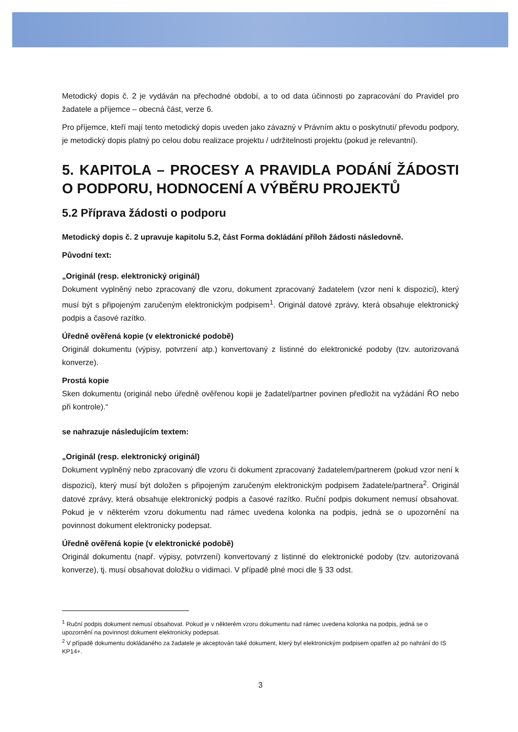Metodický dopis č. 2 je vydáván na přechodné období, a to od data účinnosti po zapracování do Pravidel pro žadatele a příjemce – obecná část, verze 6.
Pro příjemce, kteří mají tento metodický dopis uveden jako závazný v Právním aktu o poskytnutí/ převodu podpory, je metodický dopis platný po celou dobu realizace projektu / udržitelnosti projektu (pokud je relevantní).
5. KAPITOLA – PROCESY A PRAVIDLA PODÁNÍ ŽÁDOSTI O PODPORU, HODNOCENÍ A VÝBĚRU PROJEKTŮ
5.2 Příprava žádosti o podporu
Metodický dopis č. 2 upravuje kapitolu 5.2, část Forma dokládání příloh žádosti následovně.
Původní text:
„Originál (resp. elektronický originál)
Dokument vyplněný nebo zpracovaný dle vzoru, dokument zpracovaný žadatelem (vzor není k dispozici), který musí být s připojeným zaručeným elektronickým podpisem<sup>1</sup>. Originál datové zprávy, která obsahuje elektronický podpis a časové razítko.
Úředně ověřená kopie (v elektronické podobě)
Originál dokumentu (výpisy, potvrzení atp.) konvertovaný z listinné do elektronické podoby (tzv. autorizovaná konverze).
Prostá kopie
Sken dokumentu (originál nebo úředně ověřenou kopii je žadatel/partner povinen předložit na vyžádání ŘO nebo při kontrole).“
se nahrazuje následujícím textem:
„Originál (resp. elektronický originál)
Dokument vyplněný nebo zpracovaný dle vzoru či dokument zpracovaný žadatelem/partnerem (pokud vzor není k dispozici), který musí být doložen s připojeným zaručeným elektronickým podpisem žadatele/partnera<sup>2</sup>. Originál datové zprávy, která obsahuje elektronický podpis a časové razítko. Ruční podpis dokument nemusí obsahovat. Pokud je v některém vzoru dokumentu nad rámec uvedena kolonka na podpis, jedná se o upozornění na povinnost dokument elektronicky podepsat.
Úředně ověřená kopie (v elektronické podobě)
Originál dokumentu (např. výpisy, potvrzení) konvertovaný z listinné do elektronické podoby (tzv. autorizovaná konverze), tj. musí obsahovat doložku o vidimaci. V případě plné moci dle § 33 odst.
<sup>1</sup> Ruční podpis dokument nemusí obsahovat. Pokud je v některém vzoru dokumentu nad rámec uvedena kolonka na podpis, jedná se o upozornění na povinnost dokument elektronicky podepsat.
<sup>2</sup> V případě dokumentu dokládaného za žadatele je akceptován také dokument, který byl elektronickým podpisem opatřen až po nahrání do IS KP14+.
3